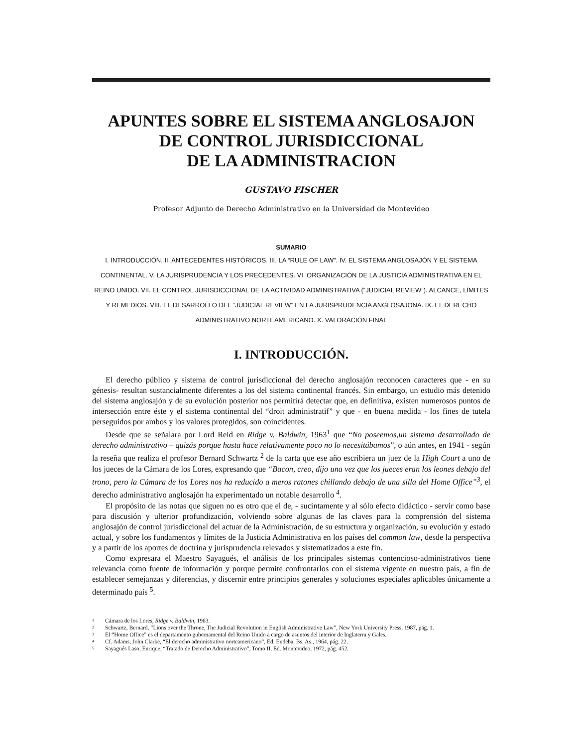APUNTES SOBRE EL SISTEMA ANGLOSAJON
DE CONTROL JURISDICCIONAL
DE LA ADMINISTRACION
GUSTAVO FISCHER
Profesor Adjunto de Derecho Administrativo en la Universidad de Montevideo
SUMARIO
I. INTRODUCCIÓN. II. ANTECEDENTES HISTÓRICOS. III. LA “RULE OF LAW”. IV. EL SISTEMA ANGLOSAJÓN Y EL SISTEMA CONTINENTAL. V. LA JURISPRUDENCIA Y LOS PRECEDENTES. VI. ORGANIZACIÓN DE LA JUSTICIA ADMINISTRATIVA EN EL REINO UNIDO. VII. EL CONTROL JURISDICCIONAL DE LA ACTIVIDAD ADMINISTRATIVA (“JUDICIAL REVIEW”). ALCANCE, LÍMITES Y REMEDIOS. VIII. EL DESARROLLO DEL “JUDICIAL REVIEW” EN LA JURISPRUDENCIA ANGLOSAJONA. IX. EL DERECHO ADMINISTRATIVO NORTEAMERICANO. X. VALORACIÓN FINAL
I. INTRODUCCIÓN.
El derecho público y sistema de control jurisdiccional del derecho anglosajón reconocen caracteres que - en su génesis- resultan sustancialmente diferentes a los del sistema continental francés. Sin embargo, un estudio más detenido del sistema anglosajón y de su evolución posterior nos permitirá detectar que, en definitiva, existen numerosos puntos de intersección entre éste y el sistema continental del “droit adminis­tratif” y que - en buena medida - los fines de tutela perseguidos por ambos y los valores protegidos, son coincidentes.
Desde que se señalara por Lord Reid en Ridge v. Baldwin, 1963<sup>1</sup> que “No poseemos,un sistema desarrollado de derecho administrativo – quizás porque hasta hace relativamente poco no lo necesitábamos”, o aún antes, en 1941 - según la reseña que realiza el profesor Bernard Schwartz <sup>2</sup> de la carta que ese año escribiera un juez de la High Court a uno de los jueces de la Cámara de los Lores, expresando que “Bacon, creo, dijo una vez que los jueces eran los leones debajo del trono, pero la Cámara de los Lores nos ha reducido a meros ratones chillando debajo de una silla del Home Office”<sup>3</sup>, el derecho administrativo anglosajón ha experimentado un notable desarrollo <sup>4</sup>.
El propósito de las notas que siguen no es otro que el de, - sucintamente y al sólo efecto didáctico - servir como base para discusión y ulterior profundización, volviendo sobre algunas de las claves para la comprensión del sistema anglosajón de control jurisdiccional del actuar de la Administración, de su estructura y organización, su evolución y estado actual, y sobre los fundamentos y límites de la Justicia Administrativa en los países del common law, desde la perspectiva y a partir de los aportes de doctrina y jurisprudencia relevados y sistematizados a este fin.
Como expresara el Maestro Sayagués, el análisis de los principales sistemas contencioso-administrativos tiene relevancia como fuente de información y porque permite confrontarlos con el sistema vigente en nuestro país, a fin de establecer semejanzas y diferencias, y discernir entre principios generales y soluciones especiales aplicables únicamente a determinado país <sup>5</sup>.
1 Cámara de los Lores, Ridge v. Baldwin, 1963.
2 Schwartz, Bernard, “Lions over the Throne, The Judicial Revolution in English Administrative Law”, New York University Press, 1987, pág. 1.
3 El “Home Office” es el departamento gubernamental del Reino Unido a cargo de asuntos del interior de Inglaterra y Gales.
4 Cf. Adams, John Clarke, “El derecho administrativo norteamericano”, Ed. Eudeba, Bs. As., 1964, pág. 22.
5 Sayagués Laso, Enrique, “Tratado de Derecho Administrativo”, Tomo II, Ed. Montevideo, 1972, pág. 452.